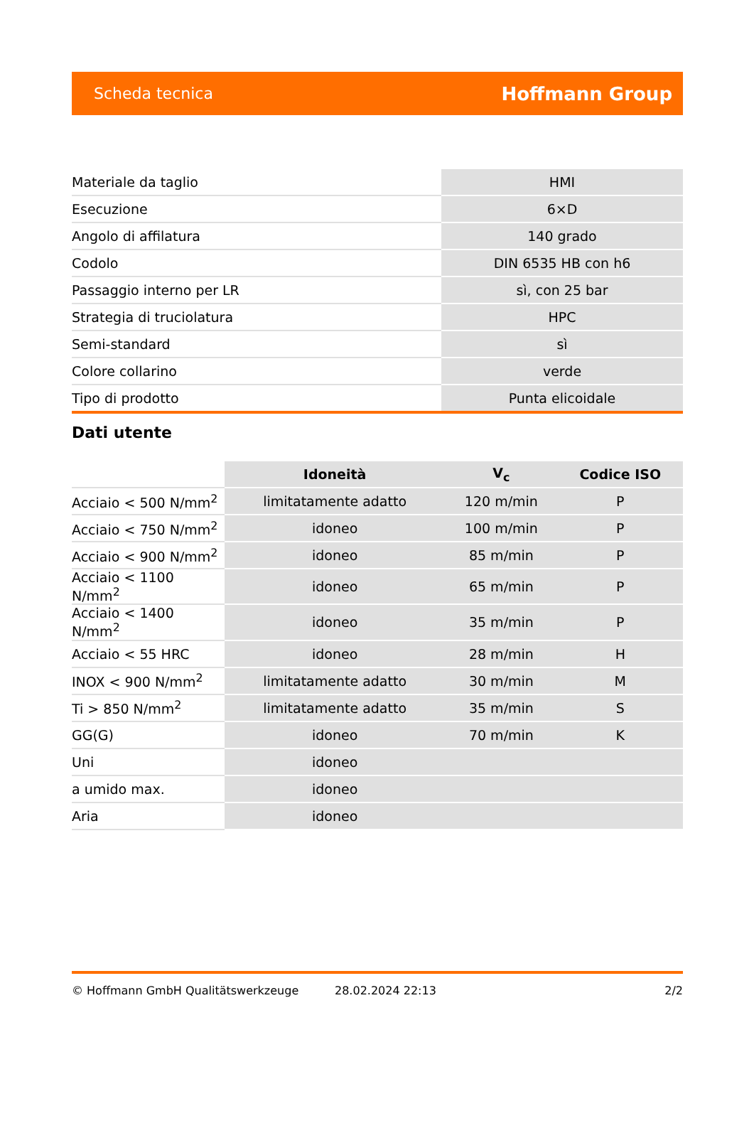Scheda tecnica Hoffmann Group
| Materiale da taglio | HMI |
| Esecuzione | 6×D |
| Angolo di affilatura | 140 grado |
| Codolo | DIN 6535 HB con h6 |
| Passaggio interno per LR | sì, con 25 bar |
| Strategia di truciolatura | HPC |
| Semi-standard | sì |
| Colore collarino | verde |
| Tipo di prodotto | Punta elicoidale |
Dati utente
| | Idoneità | V<sub>c</sub> | Codice ISO |
| Acciaio < 500 N/mm<sup>2</sup> | limitatamente adatto | 120 m/min | P |
| Acciaio < 750 N/mm<sup>2</sup> | idoneo | 100 m/min | P |
| Acciaio < 900 N/mm<sup>2</sup> | idoneo | 85 m/min | P |
| Acciaio < 1100 N/mm<sup>2</sup> | idoneo | 65 m/min | P |
| Acciaio < 1400 N/mm<sup>2</sup> | idoneo | 35 m/min | P |
| Acciaio < 55 HRC | idoneo | 28 m/min | H |
| INOX < 900 N/mm<sup>2</sup> | limitatamente adatto | 30 m/min | M |
| Ti > 850 N/mm<sup>2</sup> | limitatamente adatto | 35 m/min | S |
| GG(G) | idoneo | 70 m/min | K |
| Uni | idoneo | | |
| a umido max. | idoneo | | |
| Aria | idoneo | | |
© Hoffmann GmbH Qualitätswerkzeuge 28.02.2024 22:13 2/2